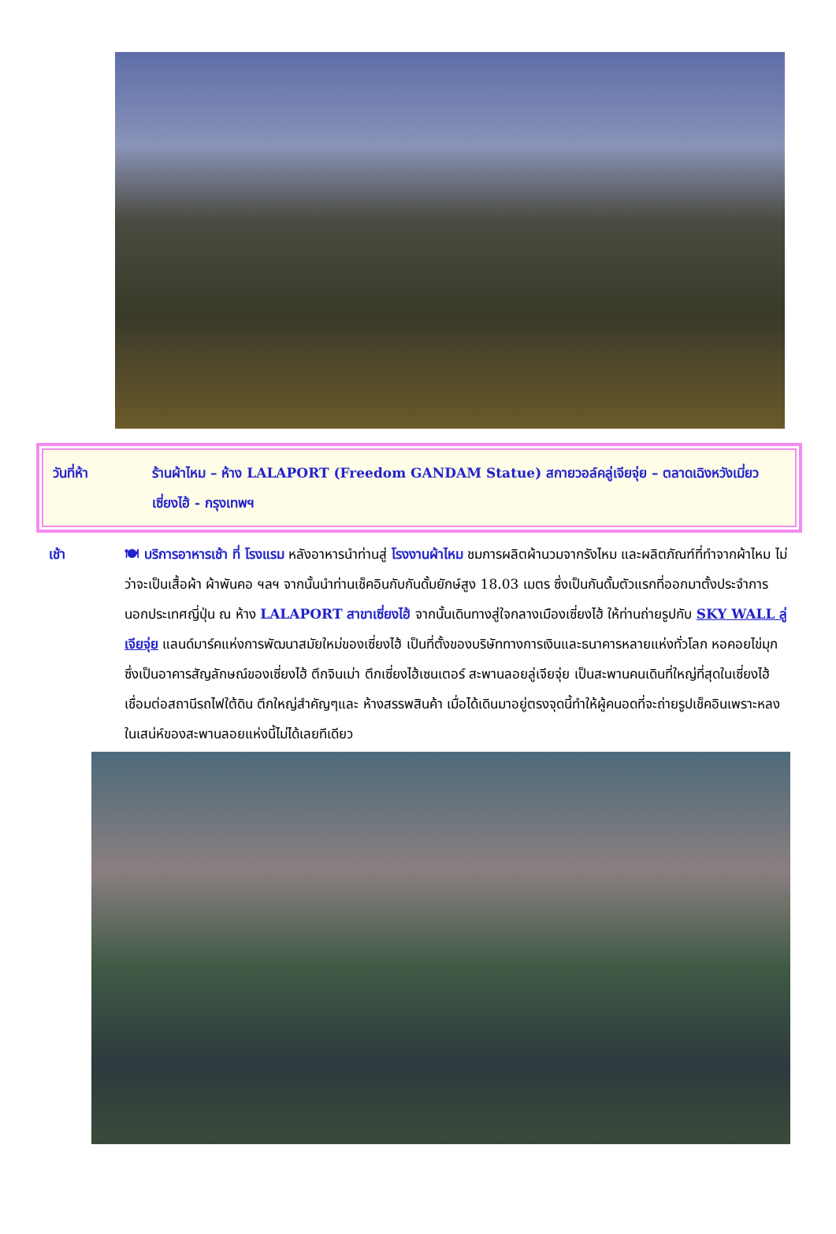วันที่ห้า ร้านผ้าไหม – ห้าง LALAPORT (Freedom GANDAM Statue) สกายวอล์คลู่เจียจุ่ย – ตลาดเฉิงหวังเมี่ยว เซี่ยงไฮ้ - กรุงเทพฯ
เช้า 🍽 บริการอาหารเช้า ที่ โรงแรม หลังอาหารนำท่านสู่ โรงงานผ้าไหม ชมการผลิตผ้านวมจากรังไหม และผลิตภัณฑ์ที่ทำจากผ้าไหม ไม่ว่าจะเป็นเสื้อผ้า ผ้าพันคอ ฯลฯ จากนั้นนำท่านเช็คอินกับกันดั้มยักษ์สูง 18.03 เมตร ซึ่งเป็นกันดั้มตัวแรกที่ออกมาตั้งประจำการนอกประเทศญี่ปุ่น ณ ห้าง LALAPORT สาขาเซี่ยงไฮ้ จากนั้นเดินทางสู่ใจกลางเมืองเซี่ยงไฮ้ ให้ท่านถ่ายรูปกับ SKY WALL ลู่เจียจุ่ย แลนด์มาร์คแห่งการพัฒนาสมัยใหม่ของเซี่ยงไฮ้ เป็นที่ตั้งของบริษัททางการเงินและธนาคารหลายแห่งทั่วโลก หอคอยไข่มุก ซึ่งเป็นอาคารสัญลักษณ์ของเซี่ยงไฮ้ ตึกจินเม่า ตึกเซี่ยงไฮ้เซนเตอร์ สะพานลอยลู่เจียจุ่ย เป็นสะพานคนเดินที่ใหญ่ที่สุดในเซี่ยงไฮ้ เชื่อมต่อสถานีรถไฟใต้ดิน ตึกใหญ่สำคัญๆและ ห้างสรรพสินค้า เมื่อได้เดินมาอยู่ตรงจุดนี้ทำให้ผู้คนอดที่จะถ่ายรูปเช็คอินเพราะหลงในเสน่ห์ของสะพานลอยแห่งนี้ไม่ได้เลยทีเดียว